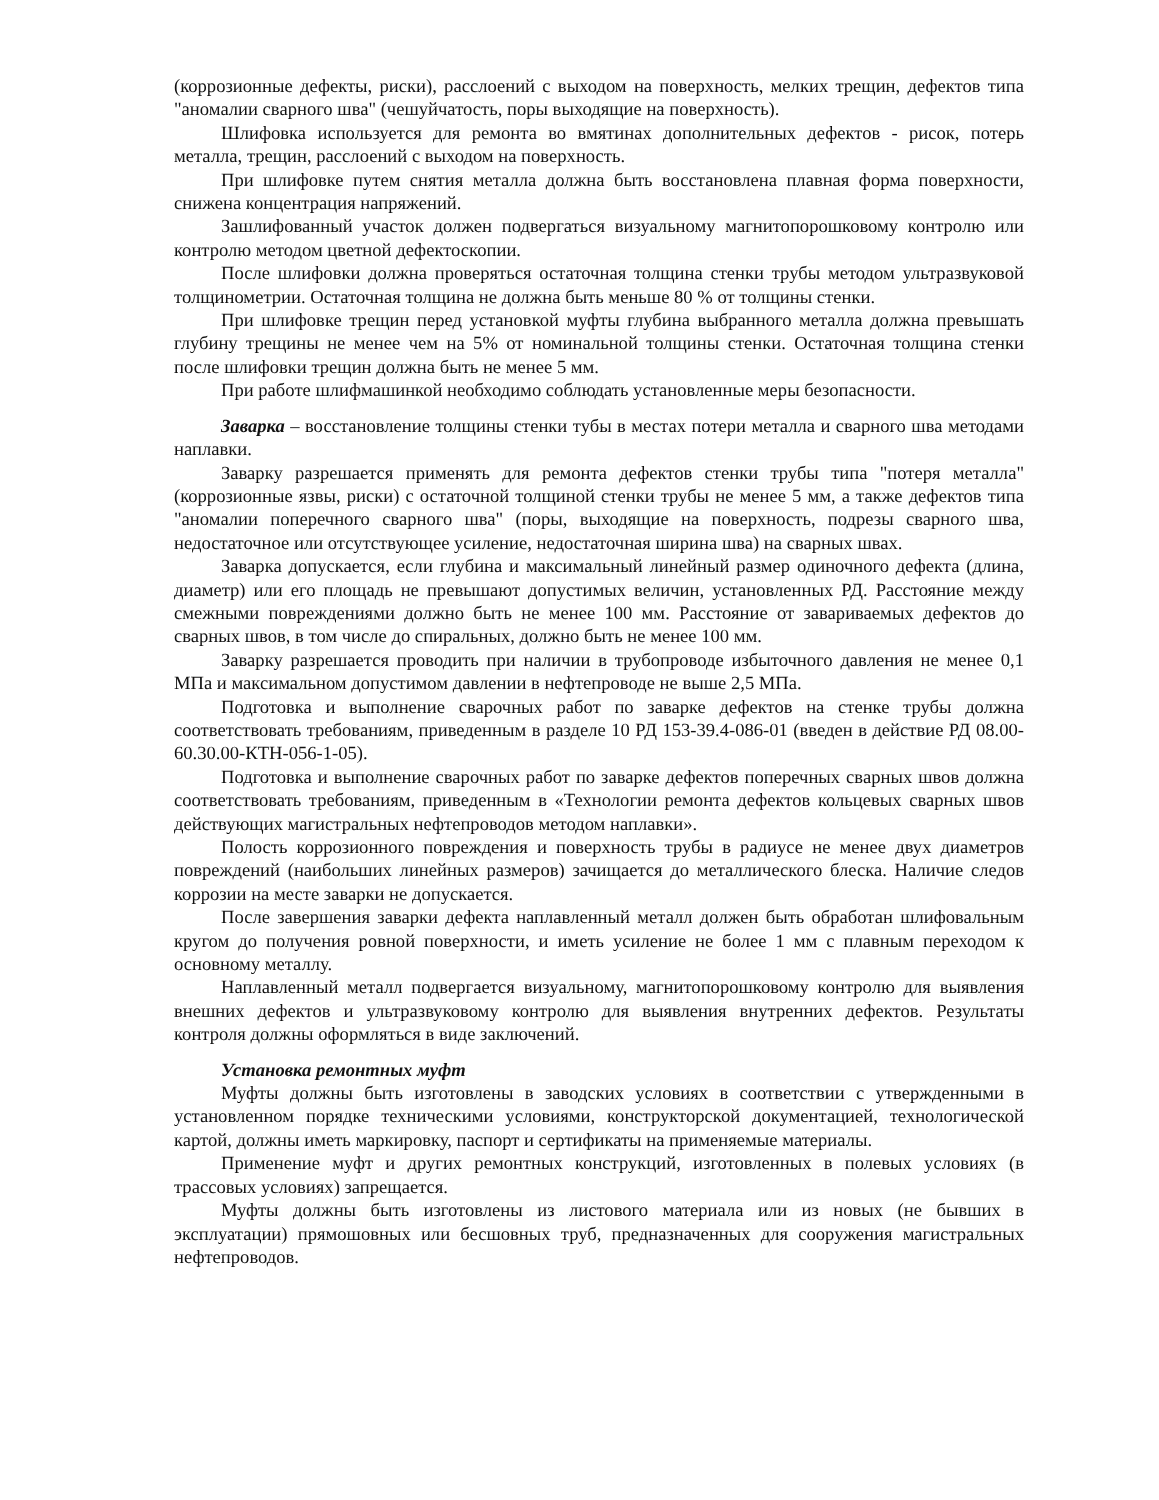(коррозионные дефекты, риски), расслоений с выходом на поверхность, мелких трещин, дефектов типа "аномалии сварного шва" (чешуйчатость, поры выходящие на поверхность).
Шлифовка используется для ремонта во вмятинах дополнительных дефектов - рисок, потерь металла, трещин, расслоений с выходом на поверхность.
При шлифовке путем снятия металла должна быть восстановлена плавная форма поверхности, снижена концентрация напряжений.
Зашлифованный участок должен подвергаться визуальному магнитопорошковому контролю или контролю методом цветной дефектоскопии.
После шлифовки должна проверяться остаточная толщина стенки трубы методом ультразвуковой толщинометрии. Остаточная толщина не должна быть меньше 80 % от толщины стенки.
При шлифовке трещин перед установкой муфты глубина выбранного металла должна превышать глубину трещины не менее чем на 5% от номинальной толщины стенки. Остаточная толщина стенки после шлифовки трещин должна быть не менее 5 мм.
При работе шлифмашинкой необходимо соблюдать установленные меры безопасности.
Заварка – восстановление толщины стенки тубы в местах потери металла и сварного шва методами наплавки.
Заварку разрешается применять для ремонта дефектов стенки трубы типа "потеря металла" (коррозионные язвы, риски) с остаточной толщиной стенки трубы не менее 5 мм, а также дефектов типа "аномалии поперечного сварного шва" (поры, выходящие на поверхность, подрезы сварного шва, недостаточное или отсутствующее усиление, недостаточная ширина шва) на сварных швах.
Заварка допускается, если глубина и максимальный линейный размер одиночного дефекта (длина, диаметр) или его площадь не превышают допустимых величин, установленных РД. Расстояние между смежными повреждениями должно быть не менее 100 мм. Расстояние от завариваемых дефектов до сварных швов, в том числе до спиральных, должно быть не менее 100 мм.
Заварку разрешается проводить при наличии в трубопроводе избыточного давления не менее 0,1 МПа и максимальном допустимом давлении в нефтепроводе не выше 2,5 МПа.
Подготовка и выполнение сварочных работ по заварке дефектов на стенке трубы должна соответствовать требованиям, приведенным в разделе 10 РД 153-39.4-086-01 (введен в действие РД 08.00-60.30.00-КТН-056-1-05).
Подготовка и выполнение сварочных работ по заварке дефектов поперечных сварных швов должна соответствовать требованиям, приведенным в «Технологии ремонта дефектов кольцевых сварных швов действующих магистральных нефтепроводов методом наплавки».
Полость коррозионного повреждения и поверхность трубы в радиусе не менее двух диаметров повреждений (наибольших линейных размеров) зачищается до металлического блеска. Наличие следов коррозии на месте заварки не допускается.
После завершения заварки дефекта наплавленный металл должен быть обработан шлифовальным кругом до получения ровной поверхности, и иметь усиление не более 1 мм с плавным переходом к основному металлу.
Наплавленный металл подвергается визуальному, магнитопорошковому контролю для выявления внешних дефектов и ультразвуковому контролю для выявления внутренних дефектов. Результаты контроля должны оформляться в виде заключений.
Установка ремонтных муфт
Муфты должны быть изготовлены в заводских условиях в соответствии с утвержденными в установленном порядке техническими условиями, конструкторской документацией, технологической картой, должны иметь маркировку, паспорт и сертификаты на применяемые материалы.
Применение муфт и других ремонтных конструкций, изготовленных в полевых условиях (в трассовых условиях) запрещается.
Муфты должны быть изготовлены из листового материала или из новых (не бывших в эксплуатации) прямошовных или бесшовных труб, предназначенных для сооружения магистральных нефтепроводов.